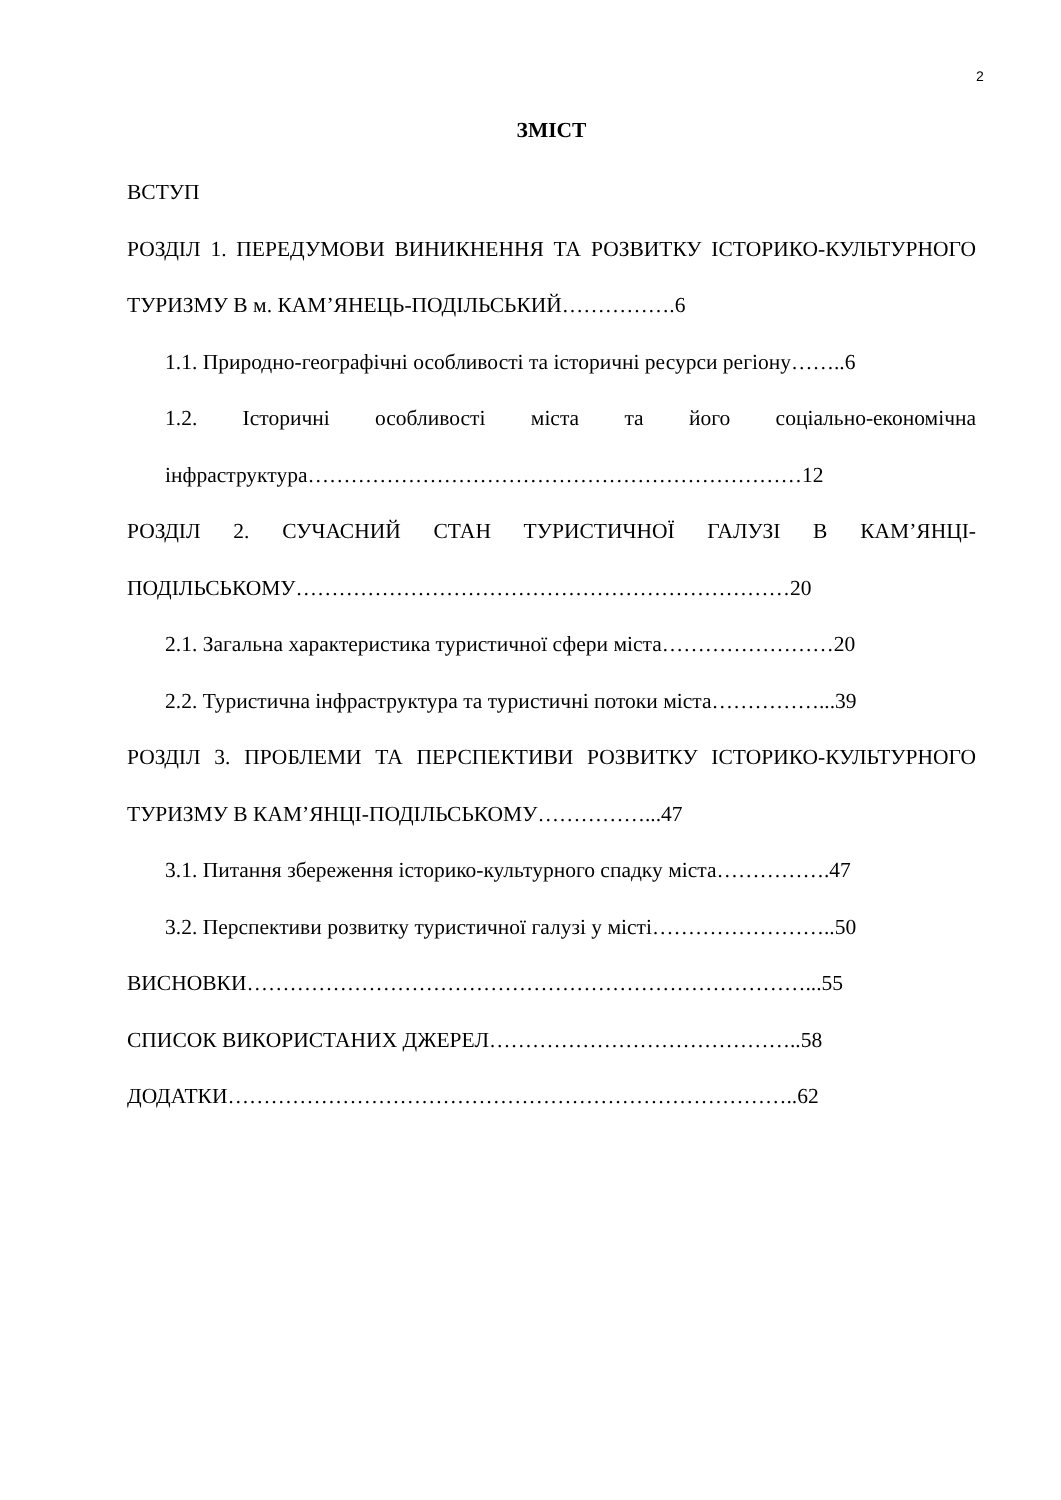2
ЗМІСТ
ВСТУП
РОЗДІЛ 1. ПЕРЕДУМОВИ ВИНИКНЕННЯ ТА РОЗВИТКУ ІСТОРИКО-КУЛЬТУРНОГО ТУРИЗМУ В м. КАМ’ЯНЕЦЬ-ПОДІЛЬСЬКИЙ…………….6
1.1. Природно-географічні особливості та історичні ресурси регіону……..6
1.2. Історичні особливості міста та його соціально-економічна інфраструктура……………………………………………………………12
РОЗДІЛ 2. СУЧАСНИЙ СТАН ТУРИСТИЧНОЇ ГАЛУЗІ В КАМ’ЯНЦІ-ПОДІЛЬСЬКОМУ……………………………………………………………20
2.1. Загальна характеристика туристичної сфери міста……………………20
2.2. Туристична інфраструктура та туристичні потоки міста……………...39
РОЗДІЛ 3. ПРОБЛЕМИ ТА ПЕРСПЕКТИВИ РОЗВИТКУ ІСТОРИКО-КУЛЬТУРНОГО ТУРИЗМУ В КАМ’ЯНЦІ-ПОДІЛЬСЬКОМУ……………...47
3.1. Питання збереження історико-культурного спадку міста…………….47
3.2. Перспективи розвитку туристичної галузі у місті……………………..50
ВИСНОВКИ……………………………………………………………………...55
СПИСОК ВИКОРИСТАНИХ ДЖЕРЕЛ……………………………………..58
ДОДАТКИ……………………………………………………………………..62